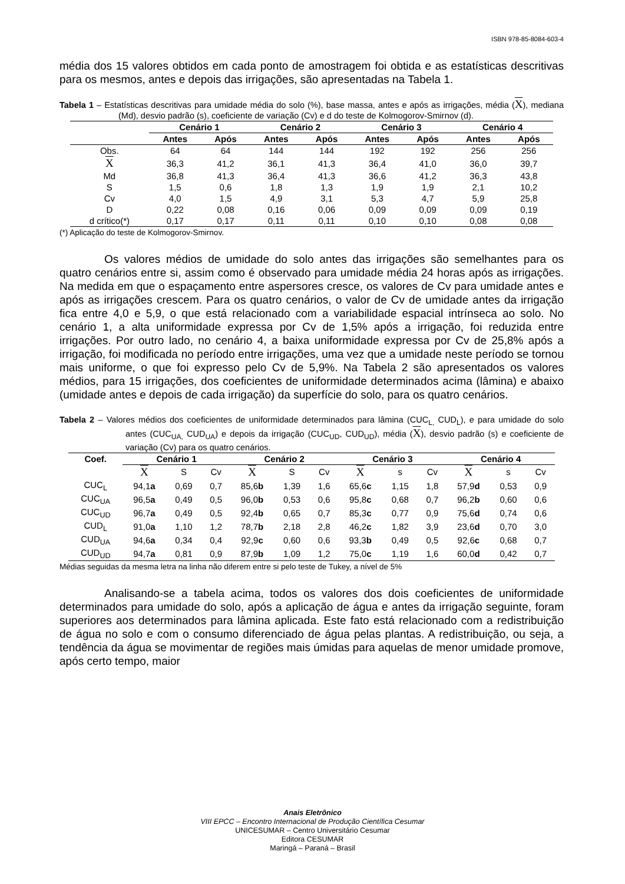ISBN 978-85-8084-603-4
média dos 15 valores obtidos em cada ponto de amostragem foi obtida e as estatísticas descritivas para os mesmos, antes e depois das irrigações, são apresentadas na Tabela 1.
Tabela 1 – Estatísticas descritivas para umidade média do solo (%), base massa, antes e após as irrigações, média (X), mediana (Md), desvio padrão (s), coeficiente de variação (Cv) e d do teste de Kolmogorov-Smirnov (d).
| | Cenário 1 | | Cenário 2 | | Cenário 3 | | Cenário 4 | |
| --- | --- | --- | --- | --- | --- | --- | --- | --- |
| | Antes | Após | Antes | Após | Antes | Após | Antes | Após |
| Obs. | 64 | 64 | 144 | 144 | 192 | 192 | 256 | 256 |
| X | 36,3 | 41,2 | 36,1 | 41,3 | 36,4 | 41,0 | 36,0 | 39,7 |
| Md | 36,8 | 41,3 | 36,4 | 41,3 | 36,6 | 41,2 | 36,3 | 43,8 |
| S | 1,5 | 0,6 | 1,8 | 1,3 | 1,9 | 1,9 | 2,1 | 10,2 |
| Cv | 4,0 | 1,5 | 4,9 | 3,1 | 5,3 | 4,7 | 5,9 | 25,8 |
| D | 0,22 | 0,08 | 0,16 | 0,06 | 0,09 | 0,09 | 0,09 | 0,19 |
| d crítico(*) | 0,17 | 0,17 | 0,11 | 0,11 | 0,10 | 0,10 | 0,08 | 0,08 |
(*) Aplicação do teste de Kolmogorov-Smirnov.
Os valores médios de umidade do solo antes das irrigações são semelhantes para os quatro cenários entre si, assim como é observado para umidade média 24 horas após as irrigações. Na medida em que o espaçamento entre aspersores cresce, os valores de Cv para umidade antes e após as irrigações crescem. Para os quatro cenários, o valor de Cv de umidade antes da irrigação fica entre 4,0 e 5,9, o que está relacionado com a variabilidade espacial intrínseca ao solo. No cenário 1, a alta uniformidade expressa por Cv de 1,5% após a irrigação, foi reduzida entre irrigações. Por outro lado, no cenário 4, a baixa uniformidade expressa por Cv de 25,8% após a irrigação, foi modificada no período entre irrigações, uma vez que a umidade neste período se tornou mais uniforme, o que foi expresso pelo Cv de 5,9%. Na Tabela 2 são apresentados os valores médios, para 15 irrigações, dos coeficientes de uniformidade determinados acima (lâmina) e abaixo (umidade antes e depois de cada irrigação) da superfície do solo, para os quatro cenários.
Tabela 2 – Valores médios dos coeficientes de uniformidade determinados para lâmina (CUC<sub>L,</sub> CUD<sub>L</sub>), e para umidade do solo antes (CUC<sub>UA,</sub> CUD<sub>UA</sub>) e depois da irrigação (CUC<sub>UD</sub>, CUD<sub>UD</sub>), média (X), desvio padrão (s) e coeficiente de variação (Cv) para os quatro cenários.
| Coef. | Cenário 1 | | | Cenário 2 | | | Cenário 3 | | | Cenário 4 | | |
| --- | --- | --- | --- | --- | --- | --- | --- | --- | --- | --- | --- | --- |
| | X | S | Cv | X | S | Cv | X | s | Cv | X | s | Cv |
| CUC<sub>L</sub> | 94,1 a | 0,69 | 0,7 | 85,6 b | 1,39 | 1,6 | 65,6 c | 1,15 | 1,8 | 57,9 d | 0,53 | 0,9 |
| CUC<sub>UA</sub> | 96,5 a | 0,49 | 0,5 | 96,0 b | 0,53 | 0,6 | 95,8 c | 0,68 | 0,7 | 96,2 b | 0,60 | 0,6 |
| CUC<sub>UD</sub> | 96,7 a | 0,49 | 0,5 | 92,4 b | 0,65 | 0,7 | 85,3 c | 0,77 | 0,9 | 75,6 d | 0,74 | 0,6 |
| CUD<sub>L</sub> | 91,0 a | 1,10 | 1,2 | 78,7 b | 2,18 | 2,8 | 46,2 c | 1,82 | 3,9 | 23,6 d | 0,70 | 3,0 |
| CUD<sub>UA</sub> | 94,6 a | 0,34 | 0,4 | 92,9 c | 0,60 | 0,6 | 93,3 b | 0,49 | 0,5 | 92,6 c | 0,68 | 0,7 |
| CUD<sub>UD</sub> | 94,7 a | 0,81 | 0,9 | 87,9 b | 1,09 | 1,2 | 75,0 c | 1,19 | 1,6 | 60,0 d | 0,42 | 0,7 |
Médias seguidas da mesma letra na linha não diferem entre si pelo teste de Tukey, a nível de 5%
Analisando-se a tabela acima, todos os valores dos dois coeficientes de uniformidade determinados para umidade do solo, após a aplicação de água e antes da irrigação seguinte, foram superiores aos determinados para lâmina aplicada. Este fato está relacionado com a redistribuição de água no solo e com o consumo diferenciado de água pelas plantas. A redistribuição, ou seja, a tendência da água se movimentar de regiões mais úmidas para aquelas de menor umidade promove, após certo tempo, maior
Anais Eletrônico
VIII EPCC – Encontro Internacional de Produção Científica Cesumar
UNICESUMAR – Centro Universitário Cesumar
Editora CESUMAR
Maringá – Paraná – Brasil